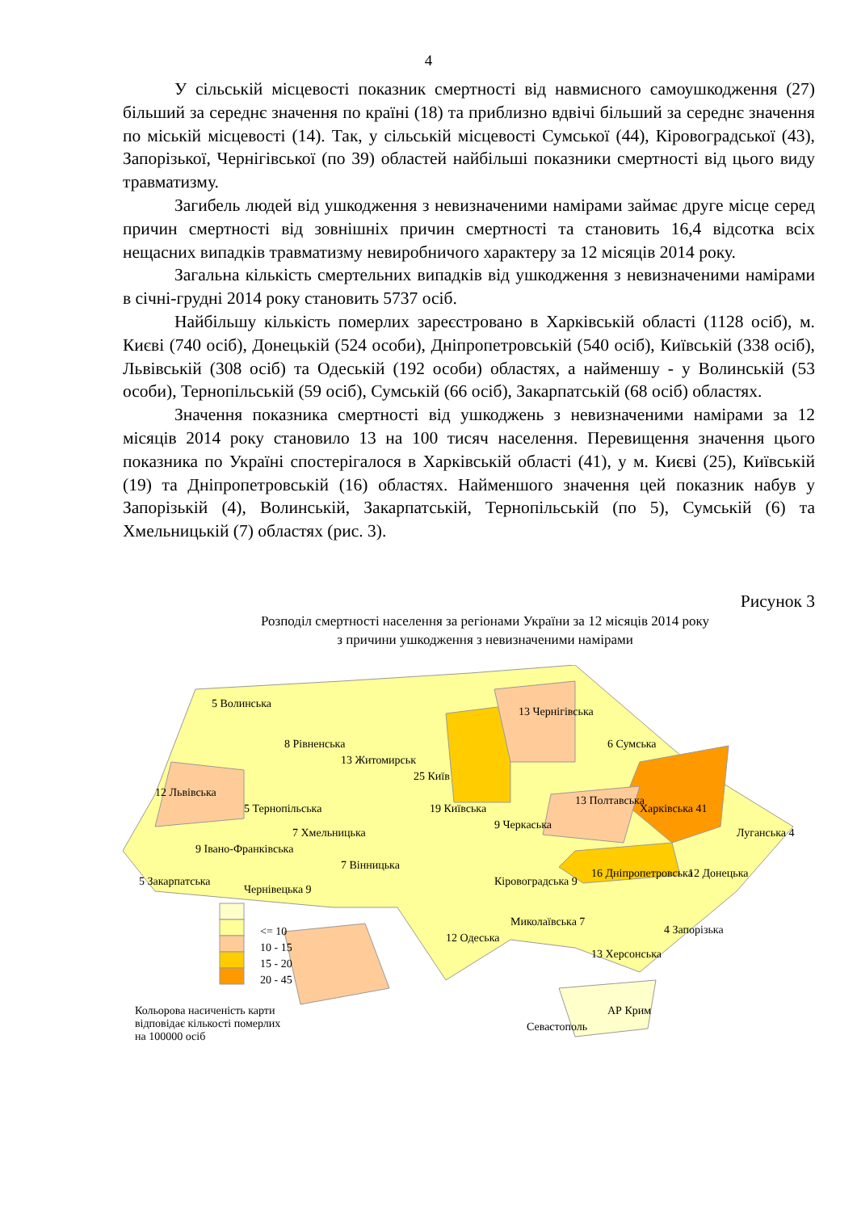4
У сільській місцевості показник смертності від навмисного самоушкодження (27) більший за середнє значення по країні (18) та приблизно вдвічі більший за середнє значення по міській місцевості (14). Так, у сільській місцевості Сумської (44), Кіровоградської (43), Запорізької, Чернігівської (по 39) областей найбільші показники смертності від цього виду травматизму.
Загибель людей від ушкодження з невизначеними намірами займає друге місце серед причин смертності від зовнішніх причин смертності та становить 16,4 відсотка всіх нещасних випадків травматизму невиробничого характеру за 12 місяців 2014 року.
Загальна кількість смертельних випадків від ушкодження з невизначеними намірами в січні-грудні 2014 року становить 5737 осіб.
Найбільшу кількість померлих зареєстровано в Харківській області (1128 осіб), м. Києві (740 осіб), Донецькій (524 особи), Дніпропетровській (540 осіб), Київській (338 осіб), Львівській (308 осіб) та Одеській (192 особи) областях, а найменшу - у Волинській (53 особи), Тернопільській (59 осіб), Сумській (66 осіб), Закарпатській (68 осіб) областях.
Значення показника смертності від ушкоджень з невизначеними намірами за 12 місяців 2014 року становило 13 на 100 тисяч населення. Перевищення значення цього показника по Україні спостерігалося в Харківській області (41), у м. Києві (25), Київській (19) та Дніпропетровській (16) областях. Найменшого значення цей показник набув у Запорізькій (4), Волинській, Закарпатській, Тернопільській (по 5), Сумській (6) та Хмельницькій (7) областях (рис. 3).
Рисунок 3
Розподіл смертності населення за регіонами України за 12 місяців 2014 року
з причини ушкодження з невизначеними намірами
5 Волинська
8 Рівненська
13 Житомирськ
25 Київ
13 Чернігівська
6 Сумська
12 Львівська
5 Тернопільська
7 Хмельницька
19 Київська
9 Черкаська
13 Полтавська
Харківська 41
Луганська 4
9 Івано-Франківська
7 Вінницька
5 Закарпатська
Чернівецька 9
Кіровоградська 9
16 Дніпропетровська 12 Донецька
12 Одеська
Миколаївська 7
13 Херсонська
4 Запорізька <= 10
10 - 15
15 - 20
20 - 45
АР Крим
Севастополь
Кольорова насиченість карти
відповідає кількості померлих
на 100000 осіб